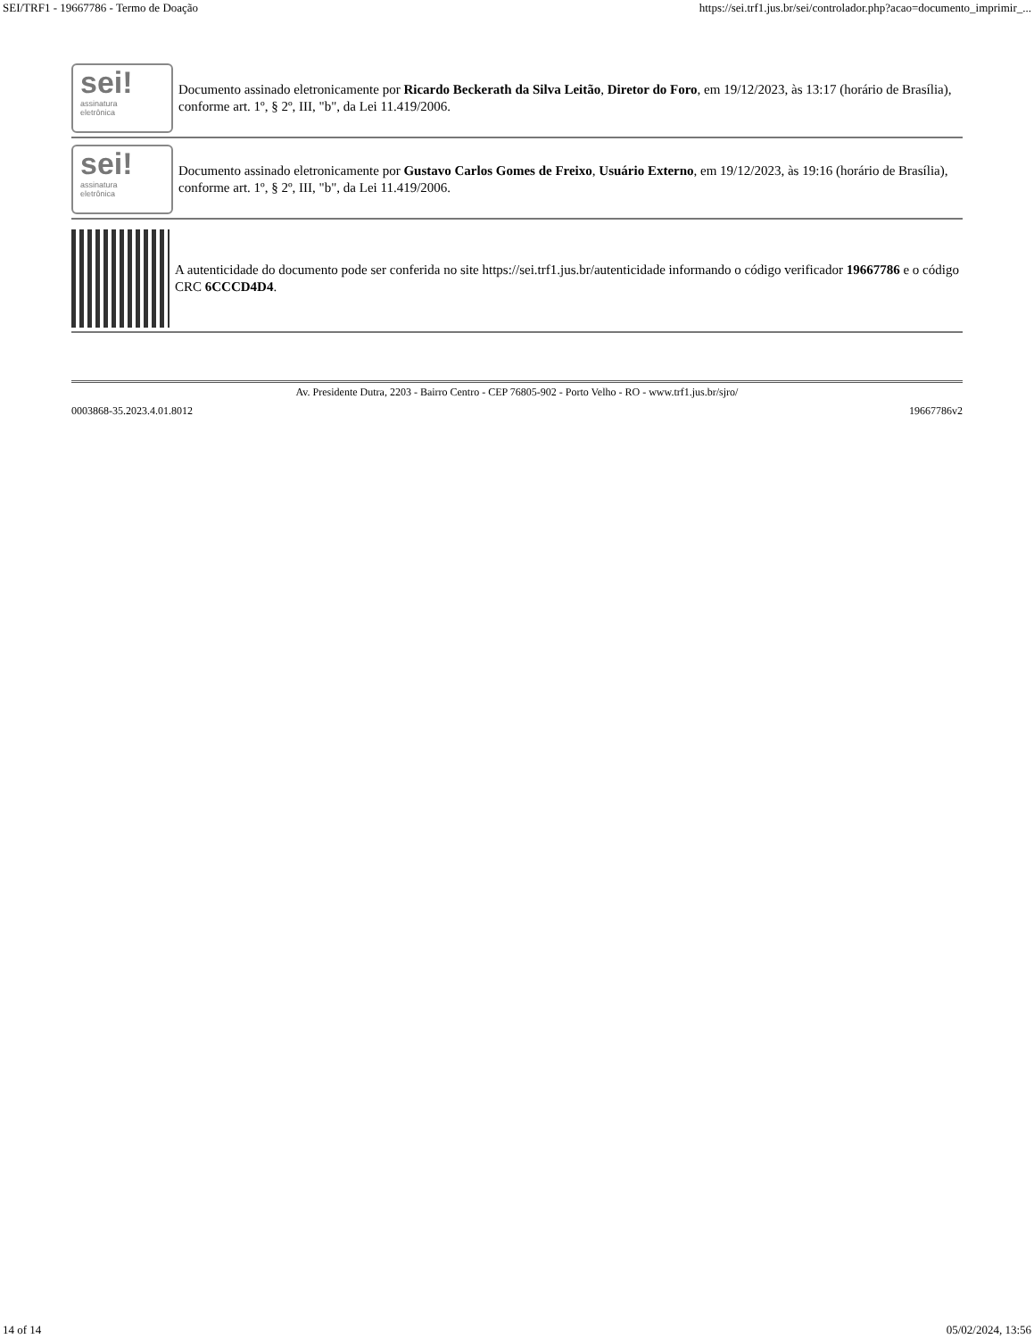SEI/TRF1 - 19667786 - Termo de Doação https://sei.trf1.jus.br/sei/controlador.php?acao=documento_imprimir_...
sei!
assinatura
eletrônica
Documento assinado eletronicamente por Ricardo Beckerath da Silva Leitão, Diretor do Foro, em 19/12/2023, às 13:17 (horário de Brasília), conforme art. 1º, § 2º, III, "b", da Lei 11.419/2006.
sei!
assinatura
eletrônica
Documento assinado eletronicamente por Gustavo Carlos Gomes de Freixo, Usuário Externo, em 19/12/2023, às 19:16 (horário de Brasília), conforme art. 1º, § 2º, III, "b", da Lei 11.419/2006.
A autenticidade do documento pode ser conferida no site https://sei.trf1.jus.br/autenticidade informando o código verificador 19667786 e o código CRC 6CCCD4D4.
Av. Presidente Dutra, 2203 - Bairro Centro - CEP 76805-902 - Porto Velho - RO - www.trf1.jus.br/sjro/
0003868-35.2023.4.01.8012 19667786v2
14 of 14 05/02/2024, 13:56